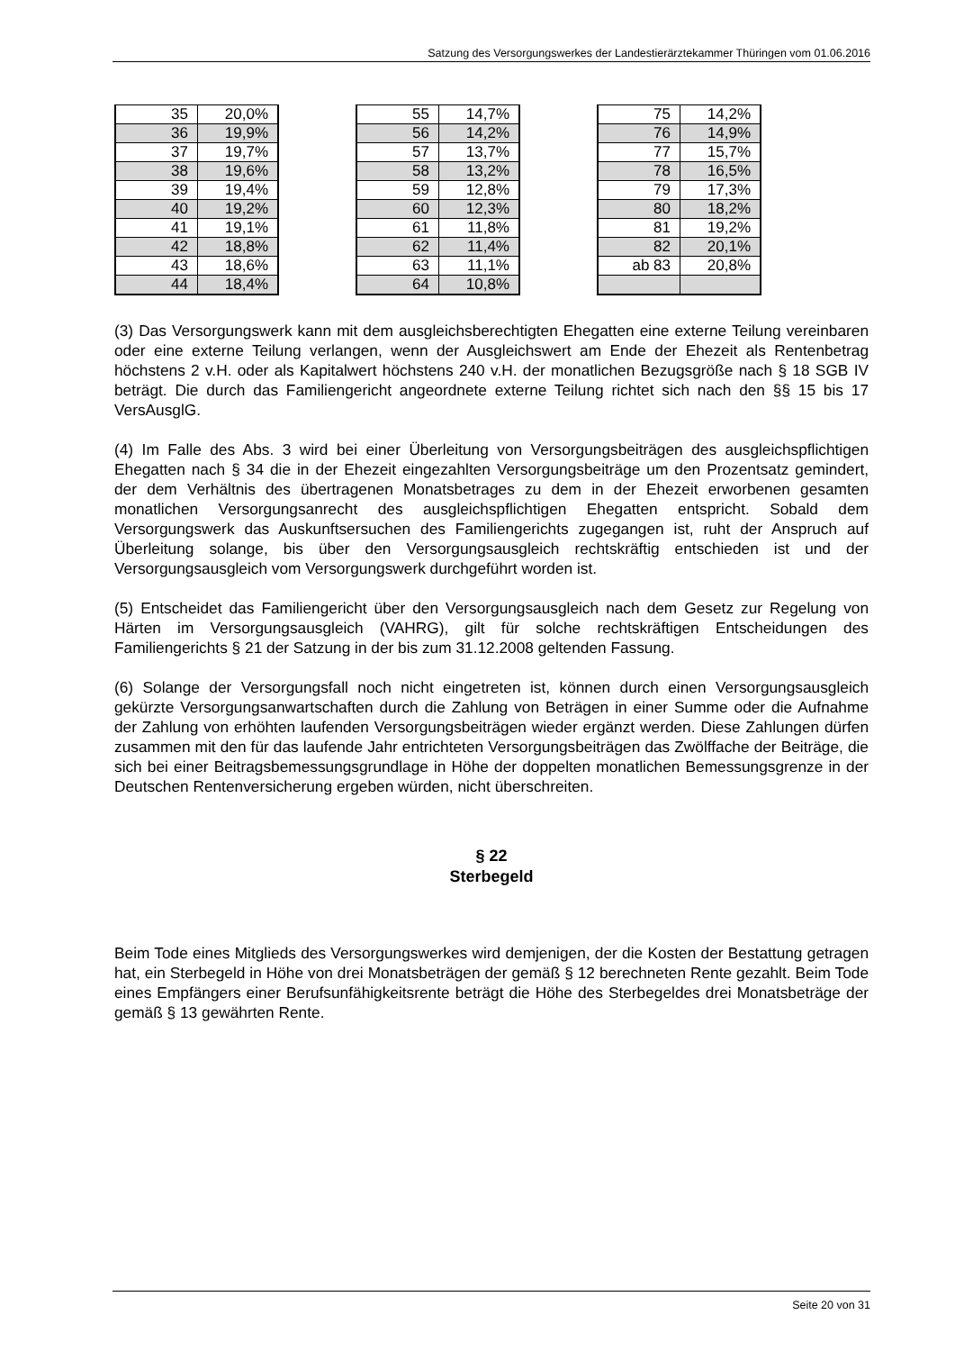Satzung des Versorgungswerkes der Landestierärztekammer Thüringen vom 01.06.2016
| 35 | 20,0% |
| 36 | 19,9% |
| 37 | 19,7% |
| 38 | 19,6% |
| 39 | 19,4% |
| 40 | 19,2% |
| 41 | 19,1% |
| 42 | 18,8% |
| 43 | 18,6% |
| 44 | 18,4% |
| 55 | 14,7% |
| 56 | 14,2% |
| 57 | 13,7% |
| 58 | 13,2% |
| 59 | 12,8% |
| 60 | 12,3% |
| 61 | 11,8% |
| 62 | 11,4% |
| 63 | 11,1% |
| 64 | 10,8% |
| 75 | 14,2% |
| 76 | 14,9% |
| 77 | 15,7% |
| 78 | 16,5% |
| 79 | 17,3% |
| 80 | 18,2% |
| 81 | 19,2% |
| 82 | 20,1% |
| ab 83 | 20,8% |
(3) Das Versorgungswerk kann mit dem ausgleichsberechtigten Ehegatten eine externe Teilung vereinbaren oder eine externe Teilung verlangen, wenn der Ausgleichswert am Ende der Ehezeit als Rentenbetrag höchstens 2 v.H. oder als Kapitalwert höchstens 240 v.H. der monatlichen Bezugsgröße nach § 18 SGB IV beträgt. Die durch das Familiengericht angeordnete externe Teilung richtet sich nach den §§ 15 bis 17 VersAusglG.
(4) Im Falle des Abs. 3 wird bei einer Überleitung von Versorgungsbeiträgen des ausgleichspflichtigen Ehegatten nach § 34 die in der Ehezeit eingezahlten Versorgungsbeiträge um den Prozentsatz gemindert, der dem Verhältnis des übertragenen Monatsbetrages zu dem in der Ehezeit erworbenen gesamten monatlichen Versorgungsanrecht des ausgleichspflichtigen Ehegatten entspricht. Sobald dem Versorgungswerk das Auskunftsersuchen des Familiengerichts zugegangen ist, ruht der Anspruch auf Überleitung solange, bis über den Versorgungsausgleich rechtskräftig entschieden ist und der Versorgungsausgleich vom Versorgungswerk durchgeführt worden ist.
(5) Entscheidet das Familiengericht über den Versorgungsausgleich nach dem Gesetz zur Regelung von Härten im Versorgungsausgleich (VAHRG), gilt für solche rechtskräftigen Entscheidungen des Familiengerichts § 21 der Satzung in der bis zum 31.12.2008 geltenden Fassung.
(6) Solange der Versorgungsfall noch nicht eingetreten ist, können durch einen Versorgungsausgleich gekürzte Versorgungsanwartschaften durch die Zahlung von Beträgen in einer Summe oder die Aufnahme der Zahlung von erhöhten laufenden Versorgungsbeiträgen wieder ergänzt werden. Diese Zahlungen dürfen zusammen mit den für das laufende Jahr entrichteten Versorgungsbeiträgen das Zwölffache der Beiträge, die sich bei einer Beitragsbemessungsgrundlage in Höhe der doppelten monatlichen Bemessungsgrenze in der Deutschen Rentenversicherung ergeben würden, nicht überschreiten.
§ 22
Sterbegeld
Beim Tode eines Mitglieds des Versorgungswerkes wird demjenigen, der die Kosten der Bestattung getragen hat, ein Sterbegeld in Höhe von drei Monatsbeträgen der gemäß § 12 berechneten Rente gezahlt. Beim Tode eines Empfängers einer Berufsunfähigkeitsrente beträgt die Höhe des Sterbegeldes drei Monatsbeträge der gemäß § 13 gewährten Rente.
Seite 20 von 31